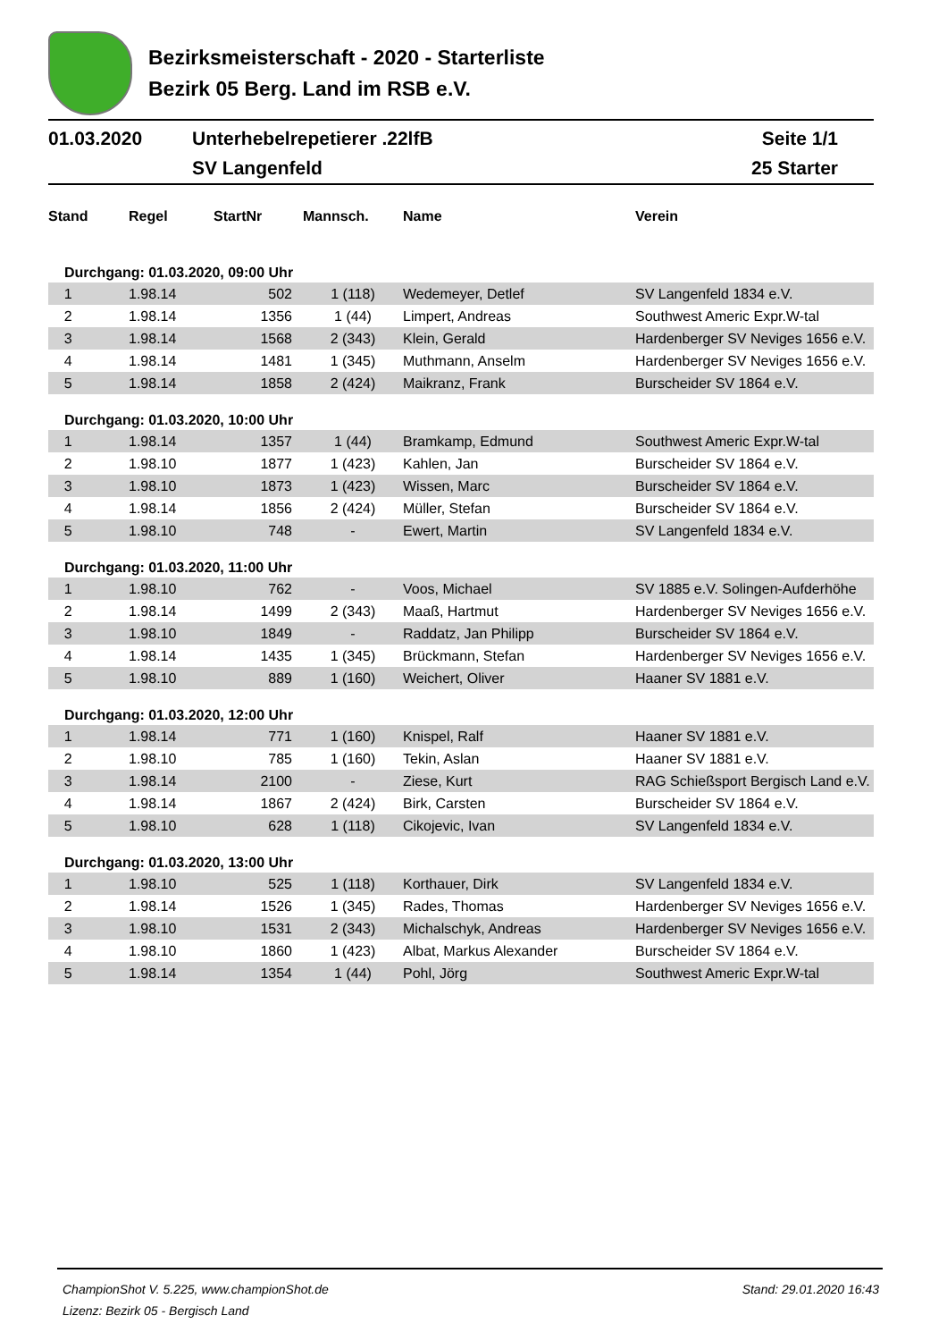Bezirksmeisterschaft - 2020 - Starterliste
Bezirk 05 Berg. Land im RSB e.V.
01.03.2020
Unterhebelrepetierer .22lfB
SV Langenfeld
Seite 1/1
25 Starter
| Stand | Regel | StartNr | Mannsch. | Name | Verein |
| --- | --- | --- | --- | --- | --- |
| Durchgang: 01.03.2020, 09:00 Uhr | | | | | |
| 1 | 1.98.14 | 502 | 1 (118) | Wedemeyer, Detlef | SV Langenfeld 1834 e.V. |
| 2 | 1.98.14 | 1356 | 1 (44) | Limpert, Andreas | Southwest Americ Expr.W-tal |
| 3 | 1.98.14 | 1568 | 2 (343) | Klein, Gerald | Hardenberger SV Neviges 1656 e.V. |
| 4 | 1.98.14 | 1481 | 1 (345) | Muthmann, Anselm | Hardenberger SV Neviges 1656 e.V. |
| 5 | 1.98.14 | 1858 | 2 (424) | Maikranz, Frank | Burscheider SV 1864 e.V. |
| Durchgang: 01.03.2020, 10:00 Uhr | | | | | |
| 1 | 1.98.14 | 1357 | 1 (44) | Bramkamp, Edmund | Southwest Americ Expr.W-tal |
| 2 | 1.98.10 | 1877 | 1 (423) | Kahlen, Jan | Burscheider SV 1864 e.V. |
| 3 | 1.98.10 | 1873 | 1 (423) | Wissen, Marc | Burscheider SV 1864 e.V. |
| 4 | 1.98.14 | 1856 | 2 (424) | Müller, Stefan | Burscheider SV 1864 e.V. |
| 5 | 1.98.10 | 748 | - | Ewert, Martin | SV Langenfeld 1834 e.V. |
| Durchgang: 01.03.2020, 11:00 Uhr | | | | | |
| 1 | 1.98.10 | 762 | - | Voos, Michael | SV 1885 e.V. Solingen-Aufderhöhe |
| 2 | 1.98.14 | 1499 | 2 (343) | Maaß, Hartmut | Hardenberger SV Neviges 1656 e.V. |
| 3 | 1.98.10 | 1849 | - | Raddatz, Jan Philipp | Burscheider SV 1864 e.V. |
| 4 | 1.98.14 | 1435 | 1 (345) | Brückmann, Stefan | Hardenberger SV Neviges 1656 e.V. |
| 5 | 1.98.10 | 889 | 1 (160) | Weichert, Oliver | Haaner SV 1881 e.V. |
| Durchgang: 01.03.2020, 12:00 Uhr | | | | | |
| 1 | 1.98.14 | 771 | 1 (160) | Knispel, Ralf | Haaner SV 1881 e.V. |
| 2 | 1.98.10 | 785 | 1 (160) | Tekin, Aslan | Haaner SV 1881 e.V. |
| 3 | 1.98.14 | 2100 | - | Ziese, Kurt | RAG Schießsport Bergisch Land e.V. |
| 4 | 1.98.14 | 1867 | 2 (424) | Birk, Carsten | Burscheider SV 1864 e.V. |
| 5 | 1.98.10 | 628 | 1 (118) | Cikojevic, Ivan | SV Langenfeld 1834 e.V. |
| Durchgang: 01.03.2020, 13:00 Uhr | | | | | |
| 1 | 1.98.10 | 525 | 1 (118) | Korthauer, Dirk | SV Langenfeld 1834 e.V. |
| 2 | 1.98.14 | 1526 | 1 (345) | Rades, Thomas | Hardenberger SV Neviges 1656 e.V. |
| 3 | 1.98.10 | 1531 | 2 (343) | Michalschyk, Andreas | Hardenberger SV Neviges 1656 e.V. |
| 4 | 1.98.10 | 1860 | 1 (423) | Albat, Markus Alexander | Burscheider SV 1864 e.V. |
| 5 | 1.98.14 | 1354 | 1 (44) | Pohl, Jörg | Southwest Americ Expr.W-tal |
ChampionShot V. 5.225, www.championShot.de Stand: 29.01.2020 16:43
Lizenz: Bezirk 05 - Bergisch Land